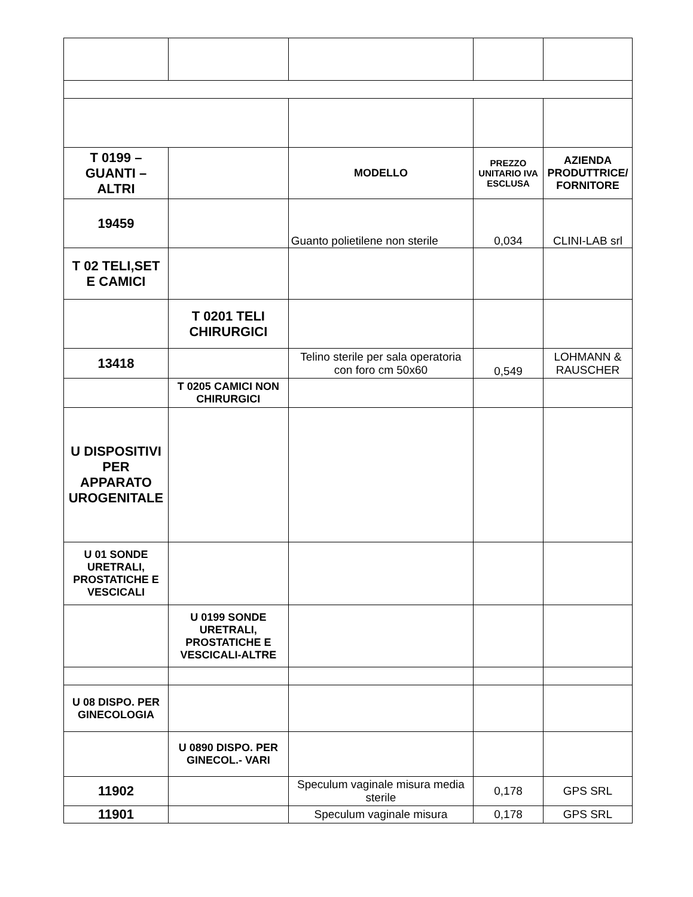| T 0199 – GUANTI – ALTRI | | MODELLO | PREZZO UNITARIO IVA ESCLUSA | AZIENDA PRODUTTRICE/ FORNITORE |
| --- | --- | --- | --- | --- |
| 19459 | | Guanto polietilene non sterile | 0,034 | CLINI-LAB srl |
| T 02 TELI,SET E CAMICI | | | | |
| | T 0201 TELI CHIRURGICI | | | |
| 13418 | | Telino sterile per sala operatoria con foro cm 50x60 | 0,549 | LOHMANN & RAUSCHER |
| | T 0205 CAMICI NON CHIRURGICI | | | |
| U DISPOSITIVI PER APPARATO UROGENITALE | | | | |
| U 01 SONDE URETRALI, PROSTATICHE E VESCICALI | | | | |
| | U 0199 SONDE URETRALI, PROSTATICHE E VESCICALI-ALTRE | | | |
| U 08 DISPO. PER GINECOLOGIA | | | | |
| | U 0890 DISPO. PER GINECOL.- VARI | | | |
| 11902 | | Speculum vaginale misura media sterile | 0,178 | GPS SRL |
| 11901 | | Speculum vaginale misura | 0,178 | GPS SRL |